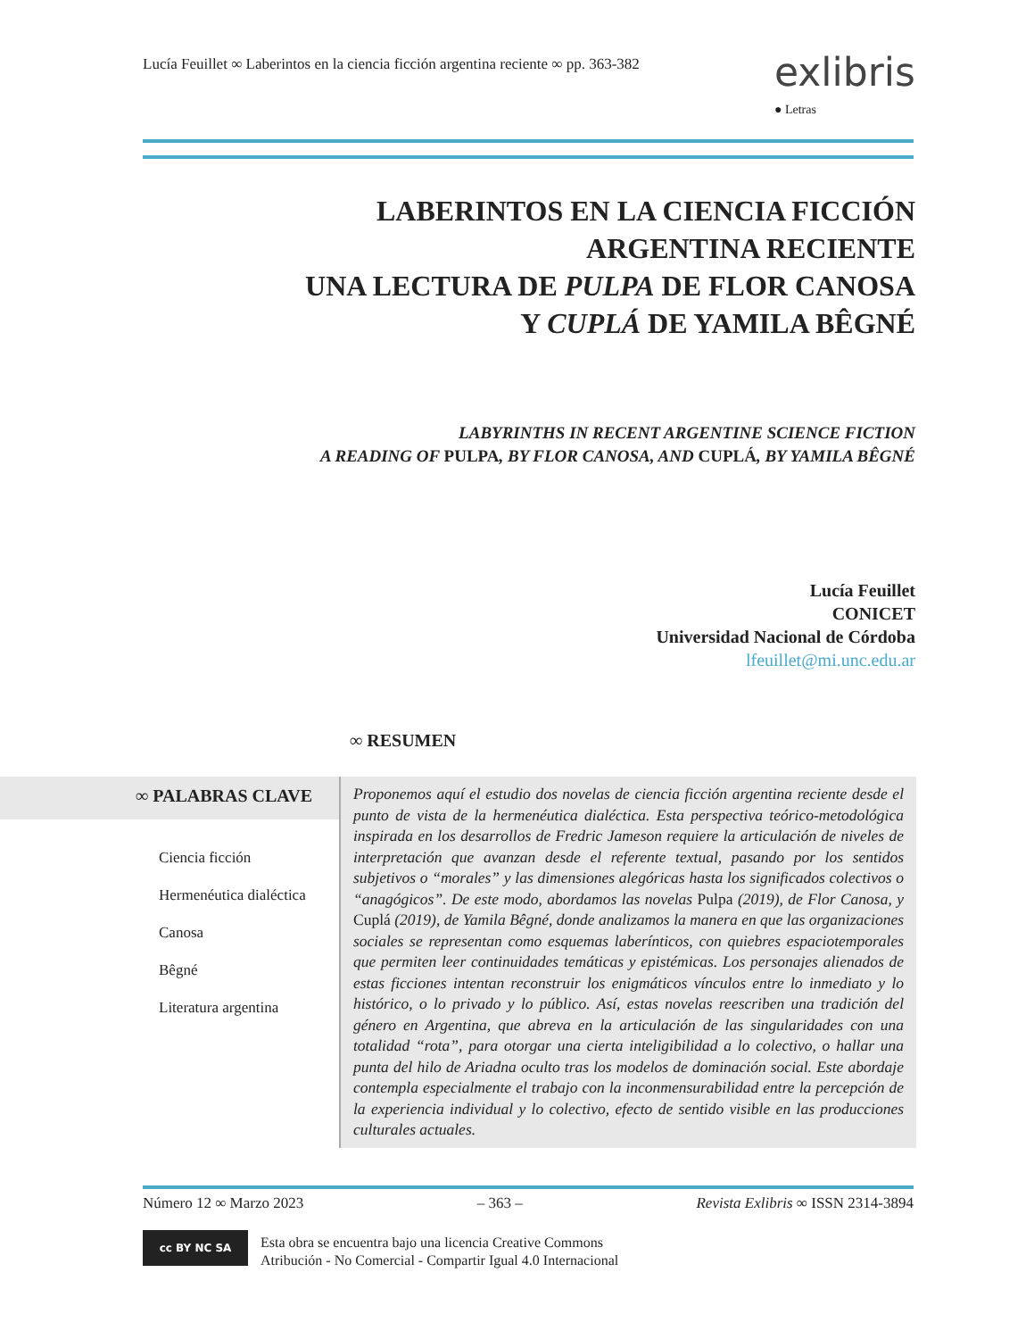Lucía Feuillet ∞ Laberintos en la ciencia ficción argentina reciente ∞ pp. 363-382
exlibris
● Letras
LABERINTOS EN LA CIENCIA FICCIÓN
ARGENTINA RECIENTE
UNA LECTURA DE PULPA DE FLOR CANOSA
Y CUPLÁ DE YAMILA BÊGNÉ
LABYRINTHS IN RECENT ARGENTINE SCIENCE FICTION
A READING OF PULPA, BY FLOR CANOSA, AND CUPLÁ, BY YAMILA BÊGNÉ
Lucía Feuillet
CONICET
Universidad Nacional de Córdoba
lfeuillet@mi.unc.edu.ar
∞ RESUMEN
∞ PALABRAS CLAVE
Ciencia ficción
Hermenéutica dialéctica
Canosa
Bêgné
Literatura argentina
Proponemos aquí el estudio dos novelas de ciencia ficción argentina reciente desde el punto de vista de la hermenéutica dialéctica. Esta perspectiva teórico-metodológica inspirada en los desarrollos de Fredric Jameson requiere la articulación de niveles de interpretación que avanzan desde el referente textual, pasando por los sentidos subjetivos o “morales” y las dimensiones alegóricas hasta los significados colectivos o “anagógicos”. De este modo, abordamos las novelas Pulpa (2019), de Flor Canosa, y Cuplá (2019), de Yamila Bêgné, donde analizamos la manera en que las organizaciones sociales se representan como esquemas laberínticos, con quiebres espaciotemporales que permiten leer continuidades temáticas y epistémicas. Los personajes alienados de estas ficciones intentan reconstruir los enigmáticos vínculos entre lo inmediato y lo histórico, o lo privado y lo público. Así, estas novelas reescriben una tradición del género en Argentina, que abreva en la articulación de las singularidades con una totalidad “rota”, para otorgar una cierta inteligibilidad a lo colectivo, o hallar una punta del hilo de Ariadna oculto tras los modelos de dominación social. Este abordaje contempla especialmente el trabajo con la inconmensurabilidad entre la percepción de la experiencia individual y lo colectivo, efecto de sentido visible en las producciones culturales actuales.
Número 12 ∞ Marzo 2023 – 363 – Revista Exlibris ∞ ISSN 2314-3894
cc BY NC SA
Esta obra se encuentra bajo una licencia Creative Commons
Atribución - No Comercial - Compartir Igual 4.0 Internacional